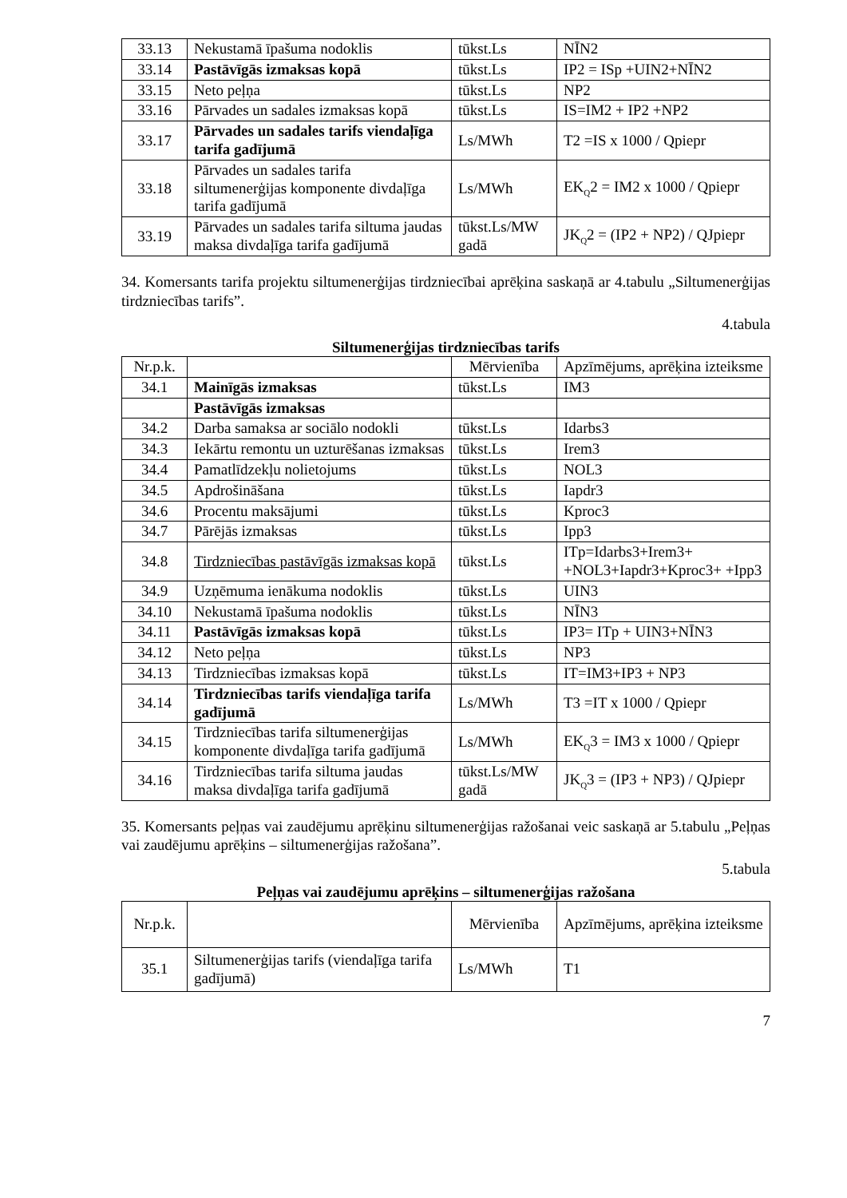| 33.13 | Nekustamā īpašuma nodoklis | tūkst.Ls | NĪN2 |
| 33.14 | Pastāvīgās izmaksas kopā | tūkst.Ls | IP2 = ISp +UIN2+NĪN2 |
| 33.15 | Neto peļņa | tūkst.Ls | NP2 |
| 33.16 | Pārvades un sadales izmaksas kopā | tūkst.Ls | IS=IM2 + IP2 +NP2 |
| 33.17 | Pārvades un sadales tarifs viendaļīga tarifa gadījumā | Ls/MWh | T2 =IS x 1000 / Qpiepr |
| 33.18 | Pārvades un sadales tarifa siltumenerģijas komponente divdaļīga tarifa gadījumā | Ls/MWh | EK<sub>Q</sub>2 = IM2 x 1000 / Qpiepr |
| 33.19 | Pārvades un sadales tarifa siltuma jaudas maksa divdaļīga tarifa gadījumā | tūkst.Ls/MW gadā | JK<sub>Q</sub>2 = (IP2 + NP2) / QJpiepr |
34. Komersants tarifa projektu siltumenerģijas tirdzniecībai aprēķina saskaņā ar 4.tabulu „Siltumenerģijas tirdzniecības tarifs”.
4.tabula
Siltumenerģijas tirdzniecības tarifs
| Nr.p.k. | | Mērvienība | Apzīmējums, aprēķina izteiksme |
| --- | --- | --- | --- |
| 34.1 | Mainīgās izmaksas | tūkst.Ls | IM3 |
| | Pastāvīgās izmaksas | | |
| 34.2 | Darba samaksa ar sociālo nodokli | tūkst.Ls | Idarbs3 |
| 34.3 | Iekārtu remontu un uzturēšanas izmaksas | tūkst.Ls | Irem3 |
| 34.4 | Pamatlīdzekļu nolietojums | tūkst.Ls | NOL3 |
| 34.5 | Apdrošināšana | tūkst.Ls | Iapdr3 |
| 34.6 | Procentu maksājumi | tūkst.Ls | Kproc3 |
| 34.7 | Pārējās izmaksas | tūkst.Ls | Ipp3 |
| 34.8 | Tirdzniecības pastāvīgās izmaksas kopā | tūkst.Ls | ITp=Idarbs3+Irem3+ +NOL3+Iapdr3+Kproc3+ +Ipp3 |
| 34.9 | Uzņēmuma ienākuma nodoklis | tūkst.Ls | UIN3 |
| 34.10 | Nekustamā īpašuma nodoklis | tūkst.Ls | NĪN3 |
| 34.11 | Pastāvīgās izmaksas kopā | tūkst.Ls | IP3= ITp + UIN3+NĪN3 |
| 34.12 | Neto peļņa | tūkst.Ls | NP3 |
| 34.13 | Tirdzniecības izmaksas kopā | tūkst.Ls | IT=IM3+IP3 + NP3 |
| 34.14 | Tirdzniecības tarifs viendaļīga tarifa gadījumā | Ls/MWh | T3 =IT x 1000 / Qpiepr |
| 34.15 | Tirdzniecības tarifa siltumenerģijas komponente divdaļīga tarifa gadījumā | Ls/MWh | EK<sub>Q</sub>3 = IM3 x 1000 / Qpiepr |
| 34.16 | Tirdzniecības tarifa siltuma jaudas maksa divdaļīga tarifa gadījumā | tūkst.Ls/MW gadā | JK<sub>Q</sub>3 = (IP3 + NP3) / QJpiepr |
35. Komersants peļņas vai zaudējumu aprēķinu siltumenerģijas ražošanai veic saskaņā ar 5.tabulu „Peļņas vai zaudējumu aprēķins – siltumenerģijas ražošana”.
5.tabula
Peļņas vai zaudējumu aprēķins – siltumenerģijas ražošana
| Nr.p.k. | | Mērvienība | Apzīmējums, aprēķina izteiksme |
| --- | --- | --- | --- |
| 35.1 | Siltumenerģijas tarifs (viendaļīga tarifa gadījumā) | Ls/MWh | T1 |
7